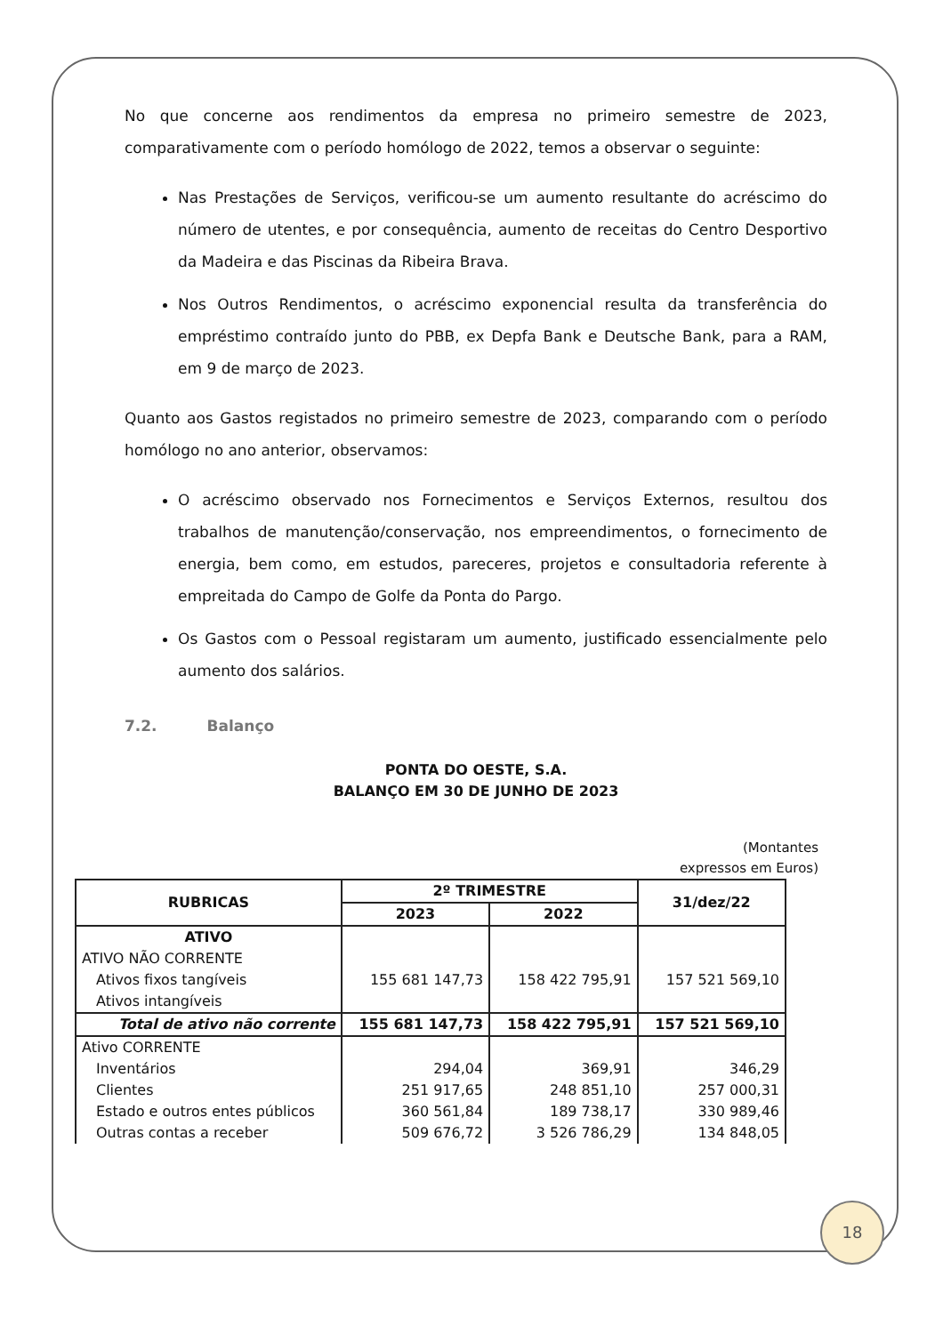No que concerne aos rendimentos da empresa no primeiro semestre de 2023, comparativamente com o período homólogo de 2022, temos a observar o seguinte:
Nas Prestações de Serviços, verificou-se um aumento resultante do acréscimo do número de utentes, e por consequência, aumento de receitas do Centro Desportivo da Madeira e das Piscinas da Ribeira Brava.
Nos Outros Rendimentos, o acréscimo exponencial resulta da transferência do empréstimo contraído junto do PBB, ex Depfa Bank e Deutsche Bank, para a RAM, em 9 de março de 2023.
Quanto aos Gastos registados no primeiro semestre de 2023, comparando com o período homólogo no ano anterior, observamos:
O acréscimo observado nos Fornecimentos e Serviços Externos, resultou dos trabalhos de manutenção/conservação, nos empreendimentos, o fornecimento de energia, bem como, em estudos, pareceres, projetos e consultadoria referente à empreitada do Campo de Golfe da Ponta do Pargo.
Os Gastos com o Pessoal registaram um aumento, justificado essencialmente pelo aumento dos salários.
7.2. Balanço
PONTA DO OESTE, S.A.
BALANÇO EM 30 DE JUNHO DE 2023
(Montantes expressos em Euros)
| RUBRICAS | 2º TRIMESTRE | | 31/dez/22 |
| --- | --- | --- | --- |
| | 2023 | 2022 | |
| ATIVO | | | |
| ATIVO NÃO CORRENTE | | | |
| Ativos fixos tangíveis | 155 681 147,73 | 158 422 795,91 | 157 521 569,10 |
| Ativos intangíveis | | | |
| Total de ativo não corrente | 155 681 147,73 | 158 422 795,91 | 157 521 569,10 |
| Ativo CORRENTE | | | |
| Inventários | 294,04 | 369,91 | 346,29 |
| Clientes | 251 917,65 | 248 851,10 | 257 000,31 |
| Estado e outros entes públicos | 360 561,84 | 189 738,17 | 330 989,46 |
| Outras contas a receber | 509 676,72 | 3 526 786,29 | 134 848,05 |
18